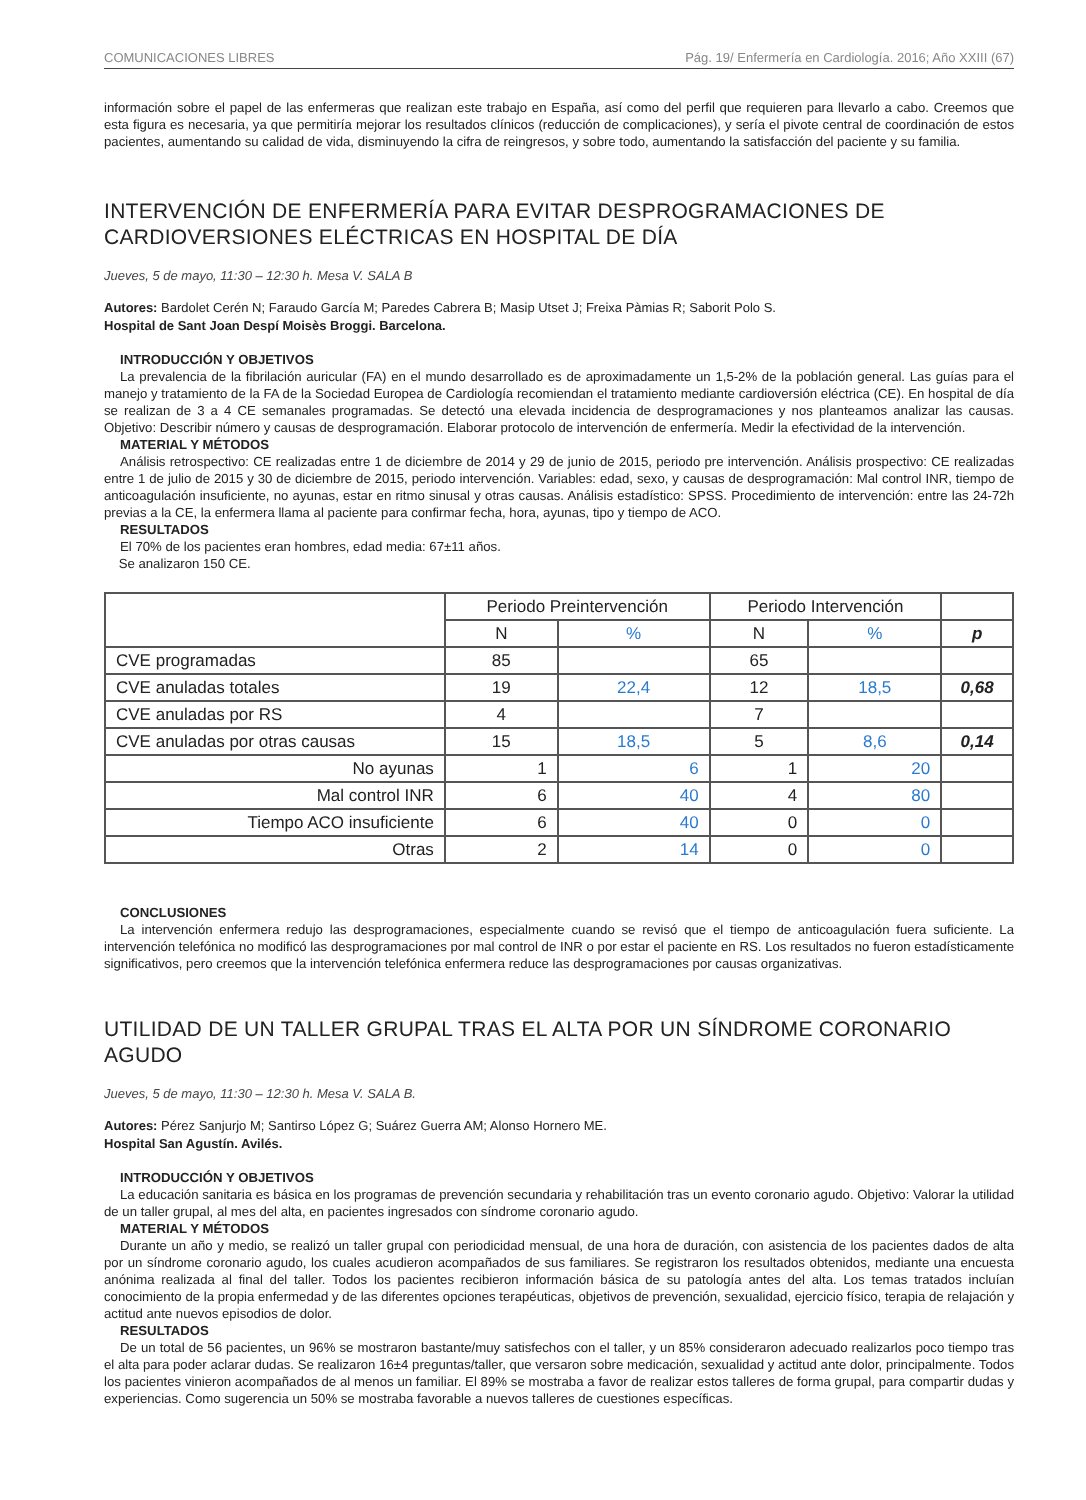COMUNICACIONES LIBRES Pág. 19/ Enfermería en Cardiología. 2016; Año XXIII (67)
información sobre el papel de las enfermeras que realizan este trabajo en España, así como del perfil que requieren para llevarlo a cabo. Creemos que esta figura es necesaria, ya que permitiría mejorar los resultados clínicos (reducción de complicaciones), y sería el pivote central de coordinación de estos pacientes, aumentando su calidad de vida, disminuyendo la cifra de reingresos, y sobre todo, aumentando la satisfacción del paciente y su familia.
INTERVENCIÓN DE ENFERMERÍA PARA EVITAR DESPROGRAMACIONES DE CARDIOVERSIONES ELÉCTRICAS EN HOSPITAL DE DÍA
Jueves, 5 de mayo, 11:30 – 12:30 h. Mesa V. SALA B
Autores: Bardolet Cerén N; Faraudo García M; Paredes Cabrera B; Masip Utset J; Freixa Pàmias R; Saborit Polo S.
Hospital de Sant Joan Despí Moisès Broggi. Barcelona.
INTRODUCCIÓN Y OBJETIVOS
La prevalencia de la fibrilación auricular (FA) en el mundo desarrollado es de aproximadamente un 1,5-2% de la población general. Las guías para el manejo y tratamiento de la FA de la Sociedad Europea de Cardiología recomiendan el tratamiento mediante cardioversión eléctrica (CE). En hospital de día se realizan de 3 a 4 CE semanales programadas. Se detectó una elevada incidencia de desprogramaciones y nos planteamos analizar las causas. Objetivo: Describir número y causas de desprogramación. Elaborar protocolo de intervención de enfermería. Medir la efectividad de la intervención.
MATERIAL Y MÉTODOS
Análisis retrospectivo: CE realizadas entre 1 de diciembre de 2014 y 29 de junio de 2015, periodo pre intervención. Análisis prospectivo: CE realizadas entre 1 de julio de 2015 y 30 de diciembre de 2015, periodo intervención. Variables: edad, sexo, y causas de desprogramación: Mal control INR, tiempo de anticoagulación insuficiente, no ayunas, estar en ritmo sinusal y otras causas. Análisis estadístico: SPSS. Procedimiento de intervención: entre las 24-72h previas a la CE, la enfermera llama al paciente para confirmar fecha, hora, ayunas, tipo y tiempo de ACO.
RESULTADOS
El 70% de los pacientes eran hombres, edad media: 67±11 años.
Se analizaron 150 CE.
| | Periodo Preintervención | | Periodo Intervención | | |
| --- | --- | --- | --- | --- | --- |
| | N | % | N | % | p |
| CVE programadas | 85 | | 65 | | |
| CVE anuladas totales | 19 | 22,4 | 12 | 18,5 | 0,68 |
| CVE anuladas por RS | 4 | | 7 | | |
| CVE anuladas por otras causas | 15 | 18,5 | 5 | 8,6 | 0,14 |
| No ayunas | 1 | 6 | 1 | 20 | |
| Mal control INR | 6 | 40 | 4 | 80 | |
| Tiempo ACO insuficiente | 6 | 40 | 0 | 0 | |
| Otras | 2 | 14 | 0 | 0 | |
CONCLUSIONES
La intervención enfermera redujo las desprogramaciones, especialmente cuando se revisó que el tiempo de anticoagulación fuera suficiente. La intervención telefónica no modificó las desprogramaciones por mal control de INR o por estar el paciente en RS. Los resultados no fueron estadísticamente significativos, pero creemos que la intervención telefónica enfermera reduce las desprogramaciones por causas organizativas.
UTILIDAD DE UN TALLER GRUPAL TRAS EL ALTA POR UN SÍNDROME CORONARIO AGUDO
Jueves, 5 de mayo, 11:30 – 12:30 h. Mesa V. SALA B.
Autores: Pérez Sanjurjo M; Santirso López G; Suárez Guerra AM; Alonso Hornero ME.
Hospital San Agustín. Avilés.
INTRODUCCIÓN Y OBJETIVOS
La educación sanitaria es básica en los programas de prevención secundaria y rehabilitación tras un evento coronario agudo. Objetivo: Valorar la utilidad de un taller grupal, al mes del alta, en pacientes ingresados con síndrome coronario agudo.
MATERIAL Y MÉTODOS
Durante un año y medio, se realizó un taller grupal con periodicidad mensual, de una hora de duración, con asistencia de los pacientes dados de alta por un síndrome coronario agudo, los cuales acudieron acompañados de sus familiares. Se registraron los resultados obtenidos, mediante una encuesta anónima realizada al final del taller. Todos los pacientes recibieron información básica de su patología antes del alta. Los temas tratados incluían conocimiento de la propia enfermedad y de las diferentes opciones terapéuticas, objetivos de prevención, sexualidad, ejercicio físico, terapia de relajación y actitud ante nuevos episodios de dolor.
RESULTADOS
De un total de 56 pacientes, un 96% se mostraron bastante/muy satisfechos con el taller, y un 85% consideraron adecuado realizarlos poco tiempo tras el alta para poder aclarar dudas. Se realizaron 16±4 preguntas/taller, que versaron sobre medicación, sexualidad y actitud ante dolor, principalmente. Todos los pacientes vinieron acompañados de al menos un familiar. El 89% se mostraba a favor de realizar estos talleres de forma grupal, para compartir dudas y experiencias. Como sugerencia un 50% se mostraba favorable a nuevos talleres de cuestiones específicas.